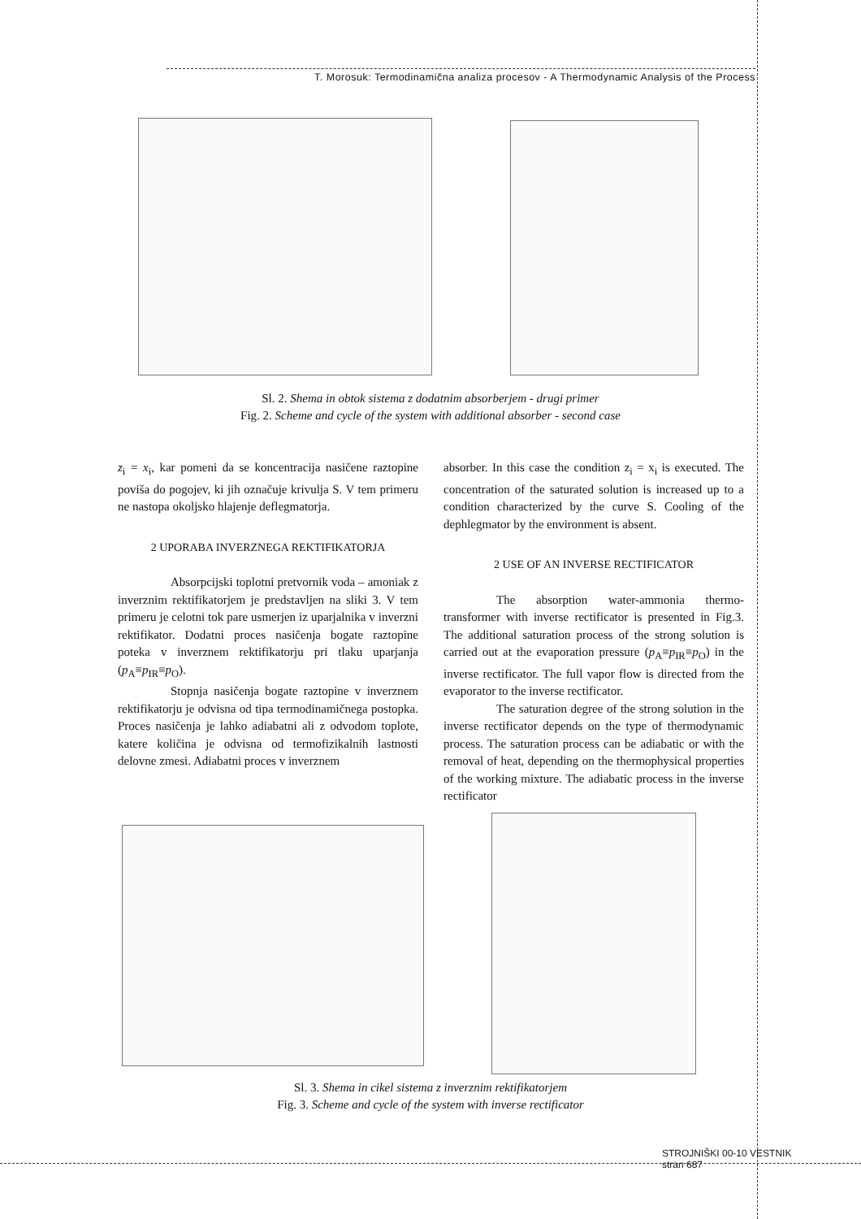T. Morosuk: Termodinamična analiza procesov - A Thermodynamic Analysis of the Process
Sl. 2. Shema in obtok sistema z dodatnim absorberjem - drugi primer
Fig. 2. Scheme and cycle of the system with additional absorber - second case
z<sub>i</sub> = x<sub>i</sub>, kar pomeni da se koncentracija nasičene raztopine poviša do pogojev, ki jih označuje krivulja S. V tem primeru ne nastopa okoljsko hlajenje deflegmatorja.
2 UPORABA INVERZNEGA REKTIFIKATORJA
Absorpcijski toplotni pretvornik voda – amoniak z inverznim rektifikatorjem je predstavljen na sliki 3. V tem primeru je celotni tok pare usmerjen iz uparjalnika v inverzni rektifikator. Dodatni proces nasičenja bogate raztopine poteka v inverznem rektifikatorju pri tlaku uparjanja (p<sub>A</sub>≡p<sub>IR</sub>≡p<sub>O</sub>).
Stopnja nasičenja bogate raztopine v inverznem rektifikatorju je odvisna od tipa termodinamičnega postopka. Proces nasičenja je lahko adiabatni ali z odvodom toplote, katere količina je odvisna od termofizikalnih lastnosti delovne zmesi. Adiabatni proces v inverznem
absorber. In this case the condition z<sub>i</sub> = x<sub>i</sub> is executed. The concentration of the saturated solution is increased up to a condition characterized by the curve S. Cooling of the dephlegmator by the environment is absent.
2 USE OF AN INVERSE RECTIFICATOR
The absorption water-ammonia thermo-transformer with inverse rectificator is presented in Fig.3. The additional saturation process of the strong solution is carried out at the evaporation pressure (p<sub>A</sub>≡p<sub>IR</sub>≡p<sub>O</sub>) in the inverse rectificator. The full vapor flow is directed from the evaporator to the inverse rectificator.
The saturation degree of the strong solution in the inverse rectificator depends on the type of thermodynamic process. The saturation process can be adiabatic or with the removal of heat, depending on the thermophysical properties of the working mixture. The adiabatic process in the inverse rectificator
Sl. 3. Shema in cikel sistema z inverznim rektifikatorjem
Fig. 3. Scheme and cycle of the system with inverse rectificator
STROJNIŠKI 00-10 VESTNIK
stran 687